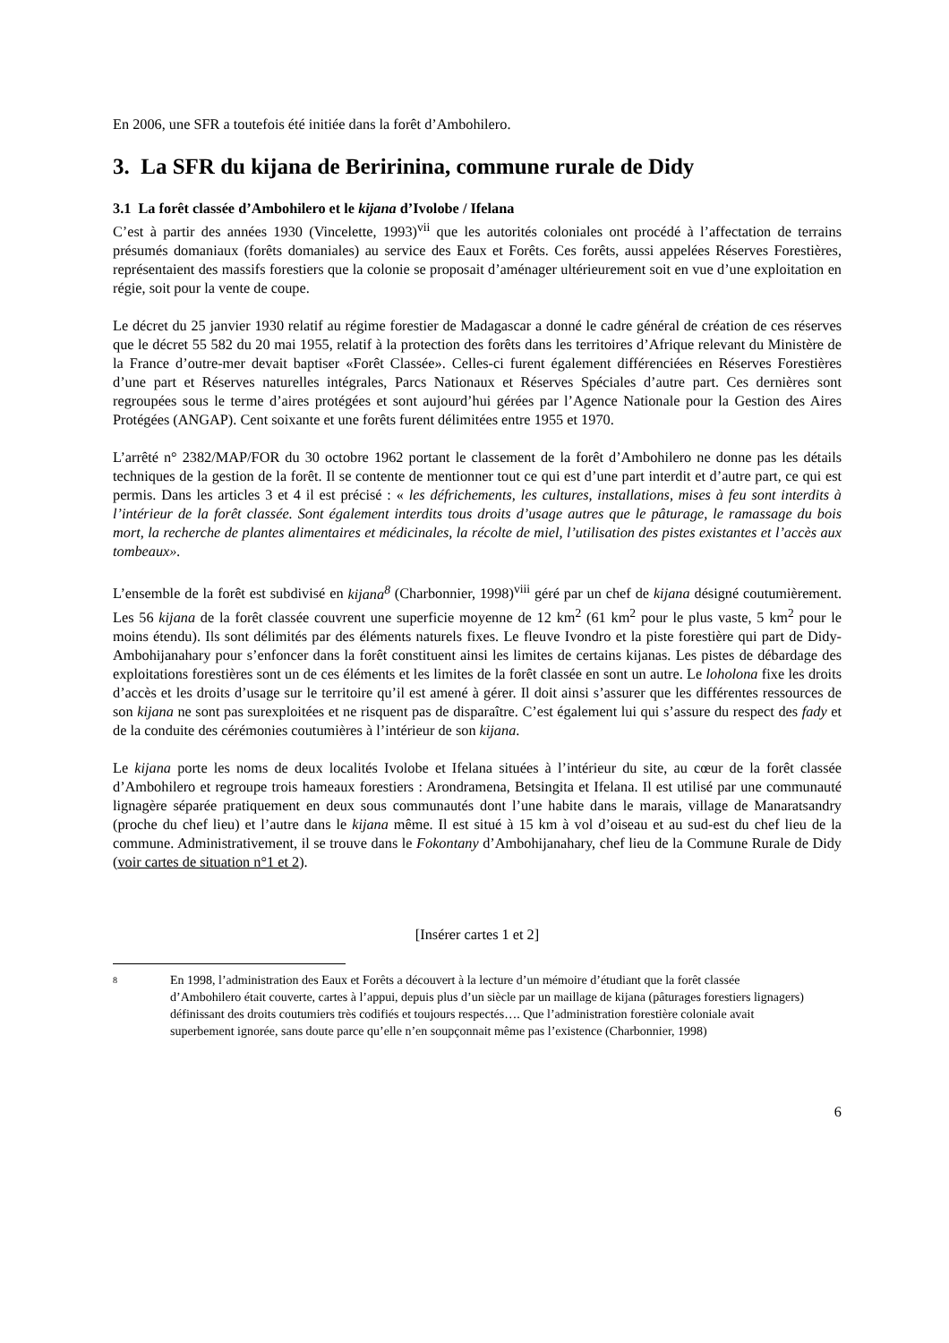En 2006, une SFR a toutefois été initiée dans la forêt d’Ambohilero.
3. La SFR du kijana de Beririnina, commune rurale de Didy
3.1 La forêt classée d’Ambohilero et le kijana d’Ivolobe / Ifelana
C’est à partir des années 1930 (Vincelette, 1993)<sup>vii</sup> que les autorités coloniales ont procédé à l’affectation de terrains présumés domaniaux (forêts domaniales) au service des Eaux et Forêts. Ces forêts, aussi appelées Réserves Forestières, représentaient des massifs forestiers que la colonie se proposait d’aménager ultérieurement soit en vue d’une exploitation en régie, soit pour la vente de coupe.
Le décret du 25 janvier 1930 relatif au régime forestier de Madagascar a donné le cadre général de création de ces réserves que le décret 55 582 du 20 mai 1955, relatif à la protection des forêts dans les territoires d’Afrique relevant du Ministère de la France d’outre-mer devait baptiser «Forêt Classée». Celles-ci furent également différenciées en Réserves Forestières d’une part et Réserves naturelles intégrales, Parcs Nationaux et Réserves Spéciales d’autre part. Ces dernières sont regroupées sous le terme d’aires protégées et sont aujourd’hui gérées par l’Agence Nationale pour la Gestion des Aires Protégées (ANGAP). Cent soixante et une forêts furent délimitées entre 1955 et 1970.
L’arrêté n° 2382/MAP/FOR du 30 octobre 1962 portant le classement de la forêt d’Ambohilero ne donne pas les détails techniques de la gestion de la forêt. Il se contente de mentionner tout ce qui est d’une part interdit et d’autre part, ce qui est permis. Dans les articles 3 et 4 il est précisé : « les défrichements, les cultures, installations, mises à feu sont interdits à l’intérieur de la forêt classée. Sont également interdits tous droits d’usage autres que le pâturage, le ramassage du bois mort, la recherche de plantes alimentaires et médicinales, la récolte de miel, l’utilisation des pistes existantes et l’accès aux tombeaux».
L’ensemble de la forêt est subdivisé en kijana<sup>8</sup> (Charbonnier, 1998)<sup>viii</sup> géré par un chef de kijana désigné coutumièrement. Les 56 kijana de la forêt classée couvrent une superficie moyenne de 12 km<sup>2</sup> (61 km<sup>2</sup> pour le plus vaste, 5 km<sup>2</sup> pour le moins étendu). Ils sont délimités par des éléments naturels fixes. Le fleuve Ivondro et la piste forestière qui part de Didy-Ambohijanahary pour s’enfoncer dans la forêt constituent ainsi les limites de certains kijanas. Les pistes de débardage des exploitations forestières sont un de ces éléments et les limites de la forêt classée en sont un autre. Le loholona fixe les droits d’accès et les droits d’usage sur le territoire qu’il est amené à gérer. Il doit ainsi s’assurer que les différentes ressources de son kijana ne sont pas surexploitées et ne risquent pas de disparaître. C’est également lui qui s’assure du respect des fady et de la conduite des cérémonies coutumières à l’intérieur de son kijana.
Le kijana porte les noms de deux localités Ivolobe et Ifelana situées à l’intérieur du site, au cœur de la forêt classée d’Ambohilero et regroupe trois hameaux forestiers : Arondramena, Betsingita et Ifelana. Il est utilisé par une communauté lignagère séparée pratiquement en deux sous communautés dont l’une habite dans le marais, village de Manaratsandry (proche du chef lieu) et l’autre dans le kijana même. Il est situé à 15 km à vol d’oiseau et au sud-est du chef lieu de la commune. Administrativement, il se trouve dans le Fokontany d’Ambohijanahary, chef lieu de la Commune Rurale de Didy (voir cartes de situation n°1 et 2).
[Insérer cartes 1 et 2]
8 En 1998, l’administration des Eaux et Forêts a découvert à la lecture d’un mémoire d’étudiant que la forêt classée d’Ambohilero était couverte, cartes à l’appui, depuis plus d’un siècle par un maillage de kijana (pâturages forestiers lignagers) définissant des droits coutumiers très codifiés et toujours respectés…. Que l’administration forestière coloniale avait superbement ignorée, sans doute parce qu’elle n’en soupçonnait même pas l’existence (Charbonnier, 1998)
6